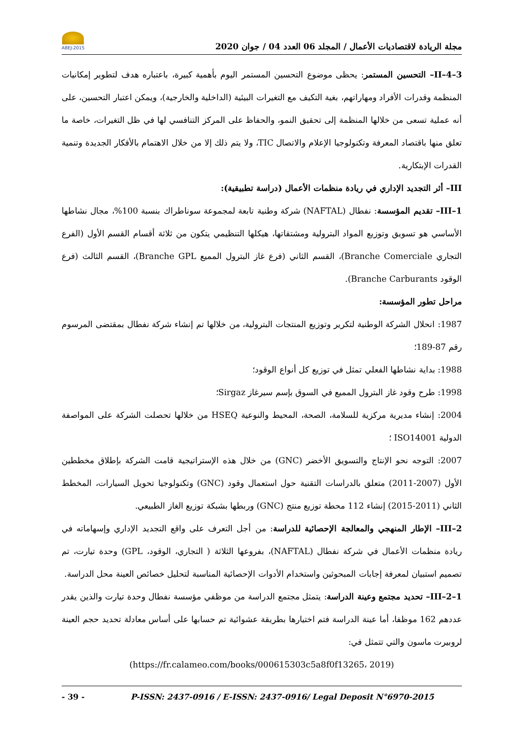مجلة الريادة لاقتصاديات الأعمال / المجلد 06 العدد 04 / جوان 2020
ABEJ-2015
II–4–3– التحسين المستمر: يحظى موضوع التحسين المستمر اليوم بأهمية كبيرة، باعتباره هدف لتطوير إمكانيات المنظمة وقدرات الأفراد ومهاراتهم، بغية التكيف مع التغيرات البيئية (الداخلية والخارجية)، ويمكن اعتبار التحسين، على أنه عملية تسعى من خلالها المنظمة إلى تحقيق النمو، والحفاظ على المركز التنافسي لها في ظل التغيرات، خاصة ما تعلق منها باقتصاد المعرفة وتكنولوجيا الإعلام والاتصال TIC، ولا يتم ذلك إلا من خلال الاهتمام بالأفكار الجديدة وتنمية القدرات الإبتكارية.
III– أثر التجديد الإداري في ريادة منظمات الأعمال (دراسة تطبيقية):
III–1– تقديم المؤسسة: نفطال (NAFTAL) شركة وطنية تابعة لمجموعة سوناطراك بنسبة 100%، مجال نشاطها الأساسي هو تسويق وتوزيع المواد البترولية ومشتقاتها، هيكلها التنظيمي يتكون من ثلاثة أقسام القسم الأول (الفرع التجاري Branche Comerciale)، القسم الثاني (فرع غاز البترول المميع Branche GPL)، القسم الثالث (فرع الوقود Branche Carburants).
مراحل تطور المؤسسة:
1987: انحلال الشركة الوطنية لتكرير وتوزيع المنتجات البترولية، من خلالها تم إنشاء شركة نفطال بمقتضى المرسوم رقم 87-189؛
1988: بداية نشاطها الفعلي تمثل في توزيع كل أنواع الوقود؛
1998: طرح وقود غاز البترول المميع في السوق بإسم سيرغاز Sirgaz؛
2004: إنشاء مديرية مركزية للسلامة، الصحة، المحيط والنوعية HSEQ من خلالها تحصلت الشركة على المواصفة الدولية ISO14001 ؛
2007: التوجه نحو الإنتاج والتسويق الأخضر (GNC) من خلال هذه الإستراتيجية قامت الشركة بإطلاق مخططين الأول (2007-2011) متعلق بالدراسات التقنية حول استعمال وقود (GNC) وتكنولوجيا تحويل السيارات، المخطط الثاني (2011-2015) إنشاء 112 محطة توزيع منتج (GNC) وربطها بشبكة توزيع الغاز الطبيعي.
III–2– الإطار المنهجي والمعالجة الإحصائية للدراسة: من أجل التعرف على واقع التجديد الإداري وإسهاماته في ريادة منظمات الأعمال في شركة نفطال (NAFTAL)، بفروعها الثلاثة ( التجاري، الوقود، GPL) وحدة تيارت، تم تصميم استبيان لمعرفة إجابات المبحوثين واستخدام الأدوات الإحصائية المناسبة لتحليل خصائص العينة محل الدراسة.
III–2–1– تحديد مجتمع وعينة الدراسة: يتمثل مجتمع الدراسة من موظفي مؤسسة نفطال وحدة تيارت والذين يقدر عددهم 162 موظفا، أما عينة الدراسة فتم اختيارها بطريقة عشوائية تم حسابها على أساس معادلة تحديد حجم العينة لروبيرت ماسون والتي تتمثل في:
(https://fr.calameo.com/books/000615303c5a8f0f13265، 2019)
- 39 - P-ISSN: 2437-0916 / E-ISSN: 2437-0916/ Legal Deposit N°6970-2015